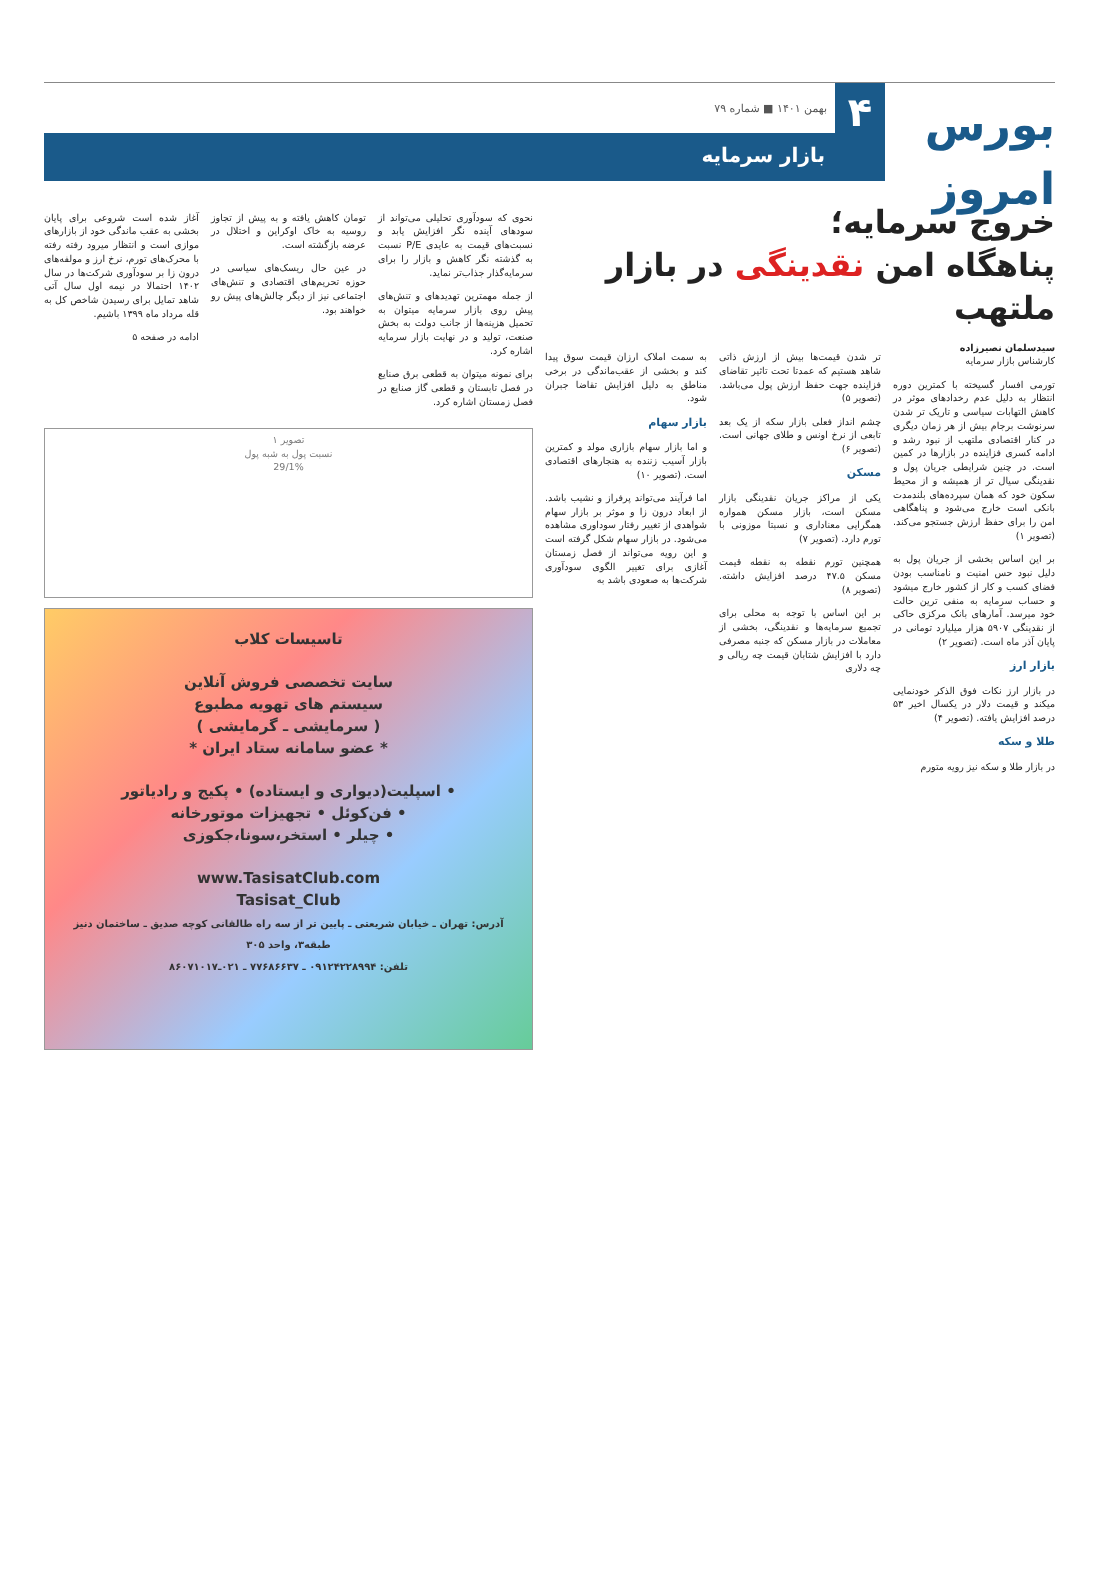بورس امروز
۴
بهمن ۱۴۰۱ ■ شماره ۷۹
بازار سرمایه
خروج سرمایه؛
پناهگاه امن نقدینگی در بازار ملتهب
سیدسلمان نصیرزاده
کارشناس بازار سرمایه
تورمی افسار گسیخته با کمترین دوره انتظار به دلیل عدم رخدادهای موثر در کاهش التهابات سیاسی و تاریک تر شدن سرنوشت برجام بیش از هر زمان دیگری در کنار اقتصادی ملتهب از نبود رشد و ادامه کسری فزاینده در بازارها در کمین است. در چنین شرایطی جریان پول و نقدینگی سیال تر از همیشه و از محیط سکون خود که همان سپرده‌های بلندمدت بانکی است خارج می‌شود و پناهگاهی امن را برای حفظ ارزش جستجو می‌کند. (تصویر ۱)
بر این اساس بخشی از جریان پول به دلیل نبود حس امنیت و نامناسب بودن فضای کسب و کار از کشور خارج میشود و حساب سرمایه به منفی ترین حالت خود میرسد. آمارهای بانک مرکزی حاکی از نقدینگی ۵۹۰۷ هزار میلیارد تومانی در پایان آذر ماه است. (تصویر ۲)
بازار ارز
در بازار ارز نکات فوق الذکر خودنمایی میکند و قیمت دلار در یکسال اخیر ۵۳ درصد افزایش یافته. (تصویر ۴)
طلا و سکه
در بازار طلا و سکه نیز رویه متورم
تر شدن قیمت‌ها بیش از ارزش ذاتی شاهد هستیم که عمدتا تحت تاثیر تقاضای فزاینده جهت حفظ ارزش پول می‌باشد. (تصویر ۵)
چشم انداز فعلی بازار سکه از یک بعد تابعی از نرخ اونس و طلای جهانی است. (تصویر ۶)
مسکن
یکی از مراکز جریان نقدینگی بازار مسکن است، بازار مسکن همواره همگرایی معناداری و نسبتا موزونی با تورم دارد. (تصویر ۷)
همچنین تورم نقطه به نقطه قیمت مسکن ۴۷.۵ درصد افزایش داشته. (تصویر ۸)
بر این اساس با توجه به محلی برای تجمیع سرمایه‌ها و نقدینگی، بخشی از معاملات در بازار مسکن که جنبه مصرفی دارد با افزایش شتابان قیمت چه ریالی و چه دلاری
به سمت املاک ارزان قیمت سوق پیدا کند و بخشی از عقب‌ماندگی در برخی مناطق به دلیل افزایش تقاضا جبران شود.
بازار سهام
و اما بازار سهام بازاری مولد و کمترین بازار آسیب زننده به هنجارهای اقتصادی است. (تصویر ۱۰)
اما فرآیند می‌تواند پرفراز و نشیب باشد. از ابعاد درون زا و موثر بر بازار سهام شواهدی از تغییر رفتار سوداوری مشاهده می‌شود. در بازار سهام شکل گرفته است و این رویه می‌تواند از فصل زمستان آغازی برای تغییر الگوی سودآوری شرکت‌ها به صعودی باشد به
نحوی که سودآوری تحلیلی می‌تواند از سودهای آینده نگر افزایش یابد و نسبت‌های قیمت به عایدی P/E نسبت به گذشته نگر کاهش و بازار را برای سرمایه‌گذار جذاب‌تر نماید.
از جمله مهمترین تهدیدهای و تنش‌های پیش روی بازار سرمایه میتوان به تحمیل هزینه‌ها از جانب دولت به بخش صنعت، تولید و در نهایت بازار سرمایه اشاره کرد.
برای نمونه میتوان به قطعی برق صنایع در فصل تابستان و قطعی گاز صنایع در فصل زمستان اشاره کرد.
تومان کاهش یافته و به پیش از تجاوز روسیه به خاک اوکراین و اختلال در عرضه بازگشته است.
در عین حال ریسک‌های سیاسی در حوزه تحریم‌های اقتصادی و تنش‌های اجتماعی نیز از دیگر چالش‌های پیش رو خواهند بود.
آغاز شده است شروعی برای پایان بخشی به عقب ماندگی خود از بازارهای موازی است و انتظار میرود رفته رفته با محرک‌های تورم، نرخ ارز و مولفه‌های درون زا بر سودآوری شرکت‌ها در سال ۱۴۰۲ احتمالا در نیمه اول سال آتی شاهد تمایل برای رسیدن شاخص کل به قله مرداد ماه ۱۳۹۹ باشیم.
ادامه در صفحه ۵
تصویر ۱
نسبت پول به شبه پول
29/1%
تاسیسات کلاب
سایت تخصصی فروش آنلاین
سیستم های تهویه مطبوع
( سرمایشی ـ گرمایشی )
* عضو سامانه ستاد ایران *
• اسپلیت(دیواری و ایستاده) • پکیج و رادیاتور
• فن‌کوئل • تجهیزات موتورخانه
• چیلر • استخر،سونا،جکوزی
www.TasisatClub.com
Tasisat_Club
آدرس: تهران ـ خیابان شریعتی ـ پایین تر از سه راه طالقانی کوچه صدیق ـ ساختمان دنیز طبقه۳، واحد ۳۰۵
تلفن: ۰۹۱۲۴۲۲۸۹۹۴ ـ ۷۷۶۸۶۶۳۷ ـ ۰۲۱ـ۸۶۰۷۱۰۱۷